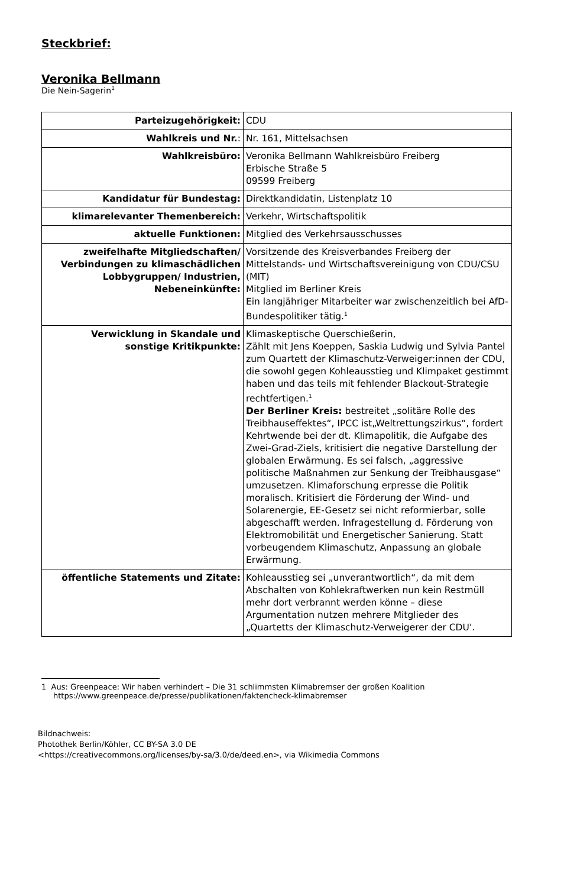Steckbrief:
Veronika Bellmann
Die Nein-Sagerin<sup>1</sup>
| Parteizugehörigkeit: | CDU |
| Wahlkreis und Nr. : | Nr. 161, Mittelsachsen |
| Wahlkreisbüro: | Veronika Bellmann Wahlkreisbüro Freiberg Erbische Straße 5 09599 Freiberg |
| Kandidatur für Bundestag: | Direktkandidatin, Listenplatz 10 |
| klimarelevanter Themenbereich: | Verkehr, Wirtschaftspolitik |
| aktuelle Funktionen: | Mitglied des Verkehrsausschusses |
| zweifelhafte Mitgliedschaften/ Verbindungen zu klimaschädlichen Lobbygruppen/ Industrien, Nebeneinkünfte: | Vorsitzende des Kreisverbandes Freiberg der Mittelstands- und Wirtschaftsvereinigung von CDU/CSU (MIT) Mitglied im Berliner Kreis Ein langjähriger Mitarbeiter war zwischenzeitlich bei AfD-Bundespolitiker tätig.<sup>1</sup> |
| Verwicklung in Skandale und sonstige Kritikpunkte: | Klimaskeptische Querschießerin, Zählt mit Jens Koeppen, Saskia Ludwig und Sylvia Pantel zum Quartett der Klimaschutz-Verweiger:innen der CDU, die sowohl gegen Kohleausstieg und Klimpaket gestimmt haben und das teils mit fehlender Blackout-Strategie rechtfertigen.<sup>1</sup> Der Berliner Kreis: bestreitet „solitäre Rolle des Treibhauseffektes“, IPCC ist„Weltrettungszirkus“, fordert Kehrtwende bei der dt. Klimapolitik, die Aufgabe des Zwei-Grad-Ziels, kritisiert die negative Darstellung der globalen Erwärmung. Es sei falsch, „aggressive politische Maßnahmen zur Senkung der Treibhausgase“ umzusetzen. Klimaforschung erpresse die Politik moralisch. Kritisiert die Förderung der Wind- und Solarenergie, EE-Gesetz sei nicht reformierbar, solle abgeschafft werden. Infragestellung d. Förderung von Elektromobilität und Energetischer Sanierung. Statt vorbeugendem Klimaschutz, Anpassung an globale Erwärmung. |
| öffentliche Statements und Zitate: | Kohleausstieg sei „unverantwortlich“, da mit dem Abschalten von Kohlekraftwerken nun kein Restmüll mehr dort verbrannt werden könne – diese Argumentation nutzen mehrere Mitglieder des „Quartetts der Klimaschutz-Verweigerer der CDU'. |
1 Aus: Greenpeace: Wir haben verhindert – Die 31 schlimmsten Klimabremser der großen Koalition https://www.greenpeace.de/presse/publikationen/faktencheck-klimabremser
Bildnachweis:
Photothek Berlin/Köhler, CC BY-SA 3.0 DE
<https://creativecommons.org/licenses/by-sa/3.0/de/deed.en>, via Wikimedia Commons